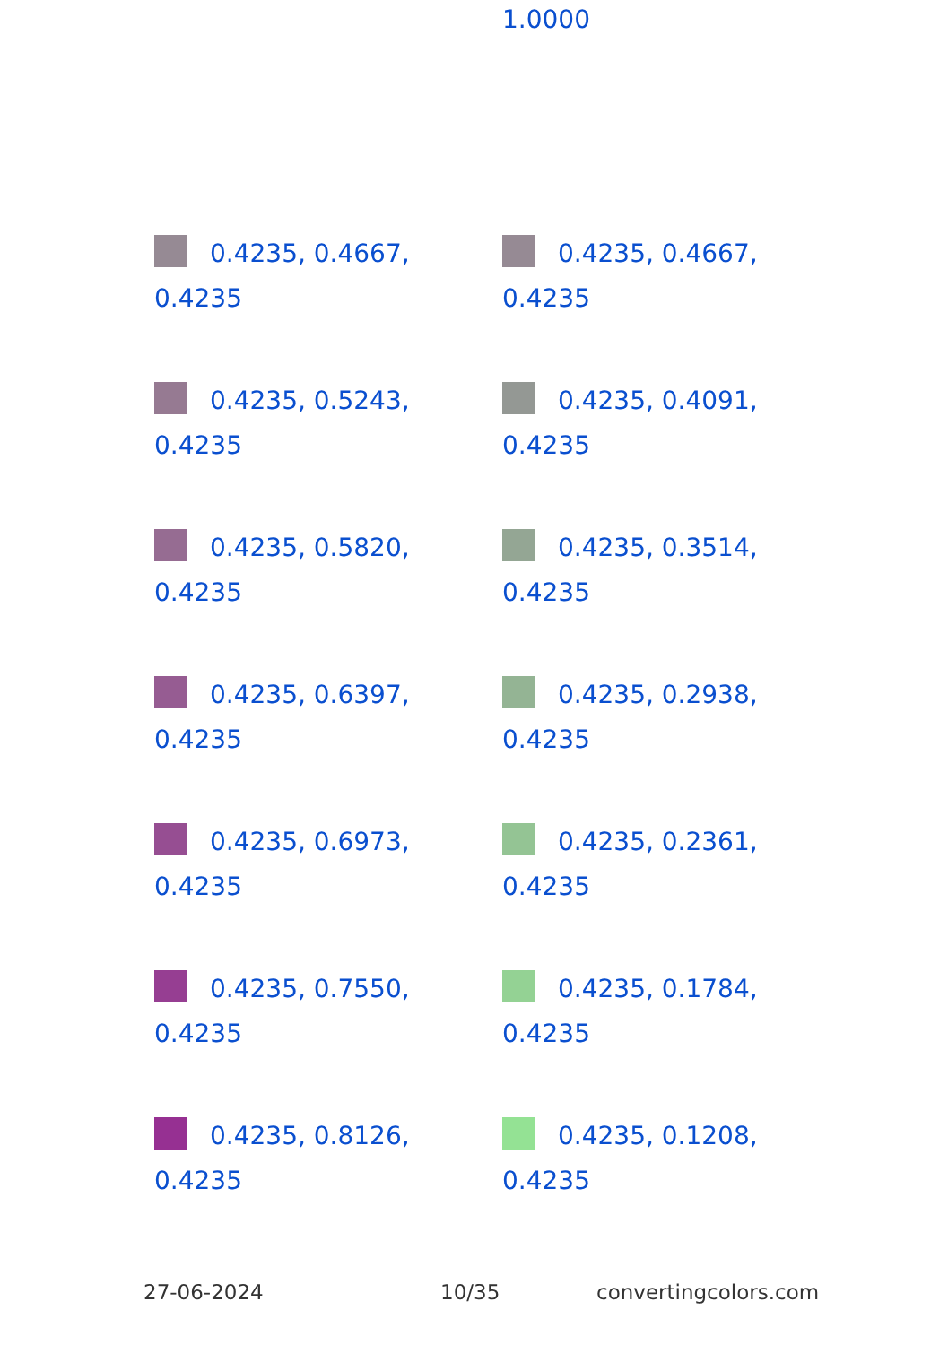1.0000
0.4235, 0.4667, 0.4235
0.4235, 0.4667, 0.4235
0.4235, 0.5243, 0.4235
0.4235, 0.4091, 0.4235
0.4235, 0.5820, 0.4235
0.4235, 0.3514, 0.4235
0.4235, 0.6397, 0.4235
0.4235, 0.2938, 0.4235
0.4235, 0.6973, 0.4235
0.4235, 0.2361, 0.4235
0.4235, 0.7550, 0.4235
0.4235, 0.1784, 0.4235
0.4235, 0.8126, 0.4235
0.4235, 0.1208, 0.4235
27-06-2024 10/35 convertingcolors.com